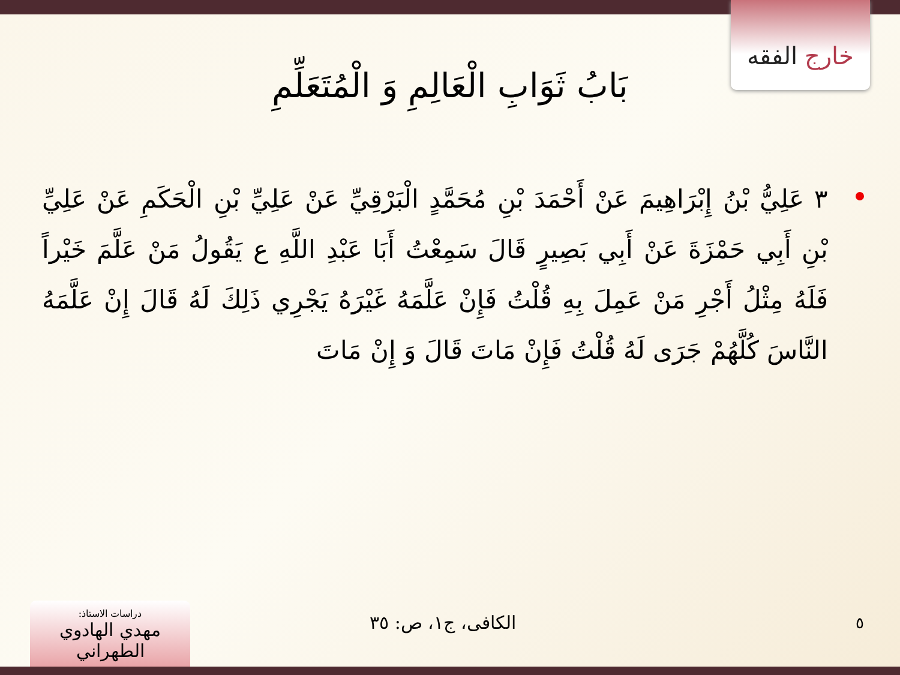خارج الفقه
بَابُ ثَوَابِ الْعَالِمِ وَ الْمُتَعَلِّمِ
٣ عَلِيُّ بْنُ إِبْرَاهِيمَ عَنْ أَحْمَدَ بْنِ مُحَمَّدٍ الْبَرْقِيِّ عَنْ عَلِيِّ بْنِ الْحَكَمِ عَنْ عَلِيِّ بْنِ أَبِي حَمْزَةَ عَنْ أَبِي بَصِيرٍ قَالَ سَمِعْتُ أَبَا عَبْدِ اللَّهِ ع يَقُولُ مَنْ عَلَّمَ خَيْراً فَلَهُ مِثْلُ أَجْرِ مَنْ عَمِلَ بِهِ قُلْتُ فَإِنْ عَلَّمَهُ غَيْرَهُ يَجْرِي ذَلِكَ لَهُ قَالَ إِنْ عَلَّمَهُ النَّاسَ كُلَّهُمْ جَرَى لَهُ قُلْتُ فَإِنْ مَاتَ قَالَ وَ إِنْ مَاتَ
٥
الكافی، ج١، ص: ٣٥
دراسات الاستاذ:
مهدي الهادوي الطهراني